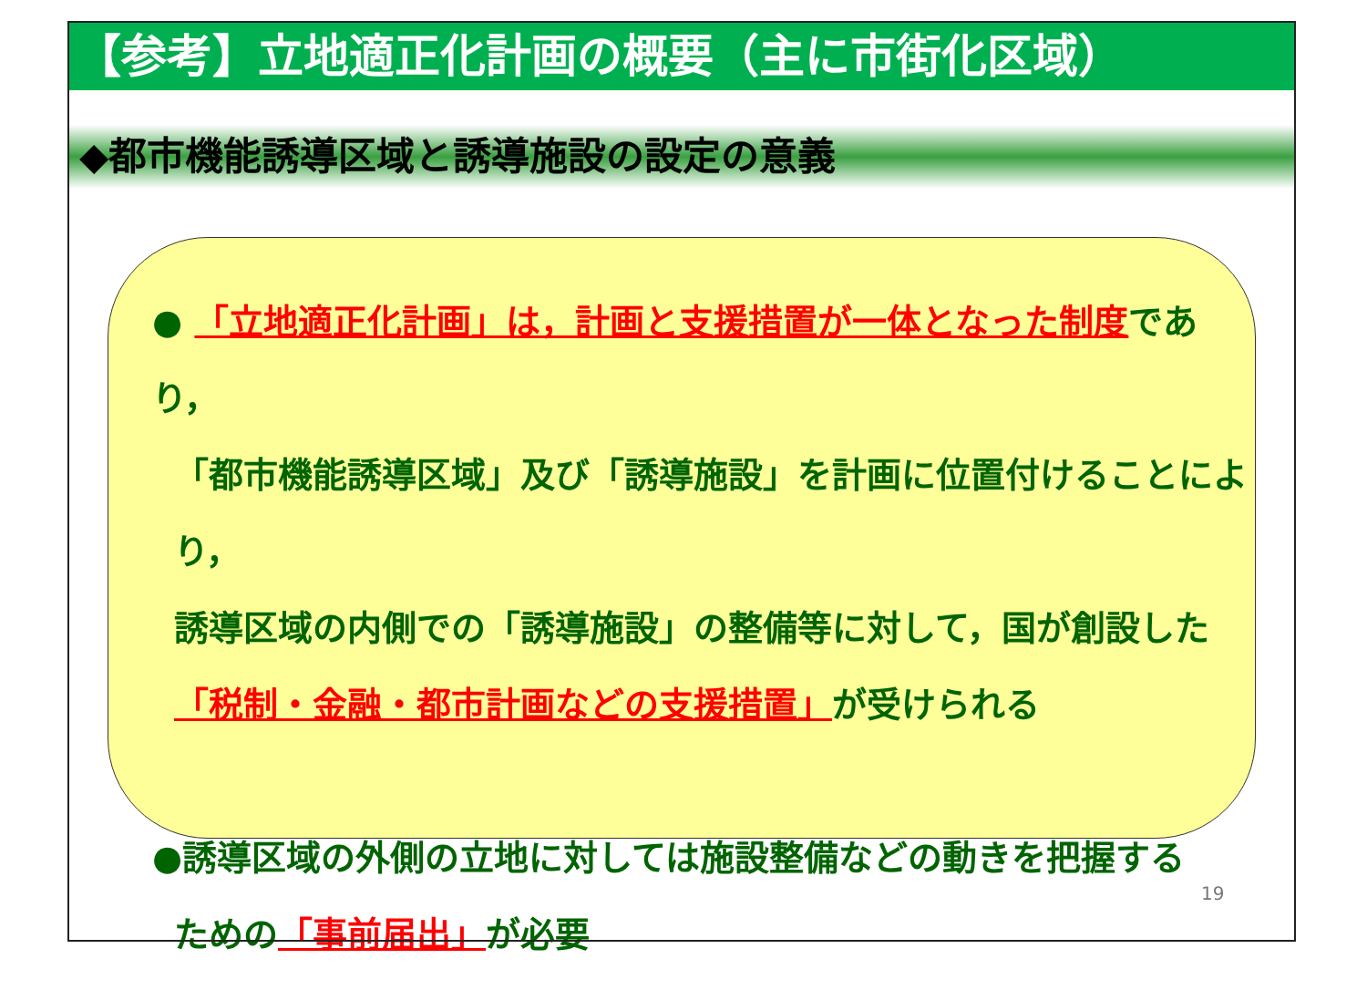【参考】立地適正化計画の概要（主に市街化区域）
◆都市機能誘導区域と誘導施設の設定の意義
● 「立地適正化計画」は，計画と支援措置が一体となった制度であり，
「都市機能誘導区域」及び「誘導施設」を計画に位置付けることにより，
誘導区域の内側での「誘導施設」の整備等に対して，国が創設した
「税制・金融・都市計画などの支援措置」が受けられる
●誘導区域の外側の立地に対しては施設整備などの動きを把握する
ための「事前届出」が必要
19